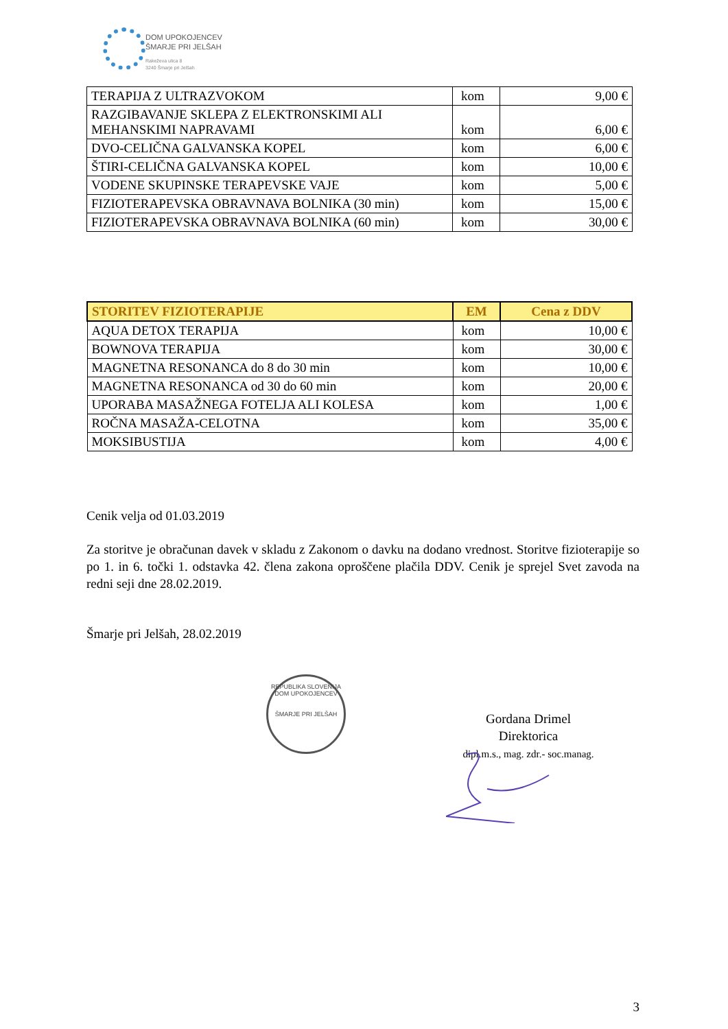DOM UPOKOJENCEV
ŠMARJE PRI JELŠAH
Rakeževa ulica 8
3240 Šmarje pri Jelšah
| TERAPIJA Z ULTRAZVOKOM | kom | 9,00 € |
| RAZGIBAVANJE SKLEPA Z ELEKTRONSKIMI ALI MEHANSKIMI NAPRAVAMI | kom | 6,00 € |
| DVO-CELIČNA GALVANSKA KOPEL | kom | 6,00 € |
| ŠTIRI-CELIČNA GALVANSKA KOPEL | kom | 10,00 € |
| VODENE SKUPINSKE TERAPEVSKE VAJE | kom | 5,00 € |
| FIZIOTERAPEVSKA OBRAVNAVA BOLNIKA (30 min) | kom | 15,00 € |
| FIZIOTERAPEVSKA OBRAVNAVA BOLNIKA (60 min) | kom | 30,00 € |
| STORITEV FIZIOTERAPIJE | EM | Cena z DDV |
| --- | --- | --- |
| AQUA DETOX TERAPIJA | kom | 10,00 € |
| BOWNOVA TERAPIJA | kom | 30,00 € |
| MAGNETNA RESONANCA do 8 do 30 min | kom | 10,00 € |
| MAGNETNA RESONANCA od 30 do 60 min | kom | 20,00 € |
| UPORABA MASAŽNEGA FOTELJA ALI KOLESA | kom | 1,00 € |
| ROČNA MASAŽA-CELOTNA | kom | 35,00 € |
| MOKSIBUSTIJA | kom | 4,00 € |
Cenik velja od 01.03.2019
Za storitve je obračunan davek v skladu z Zakonom o davku na dodano vrednost. Storitve fizioterapije so po 1. in 6. točki 1. odstavka 42. člena zakona oproščene plačila DDV. Cenik je sprejel Svet zavoda na redni seji dne 28.02.2019.
Šmarje pri Jelšah, 28.02.2019
REPUBLIKA SLOVENIJA
DOM UPOKOJENCEV
ŠMARJE PRI JELŠAH
Gordana Drimel
Direktorica
dipl.m.s., mag. zdr.- soc.manag.
3